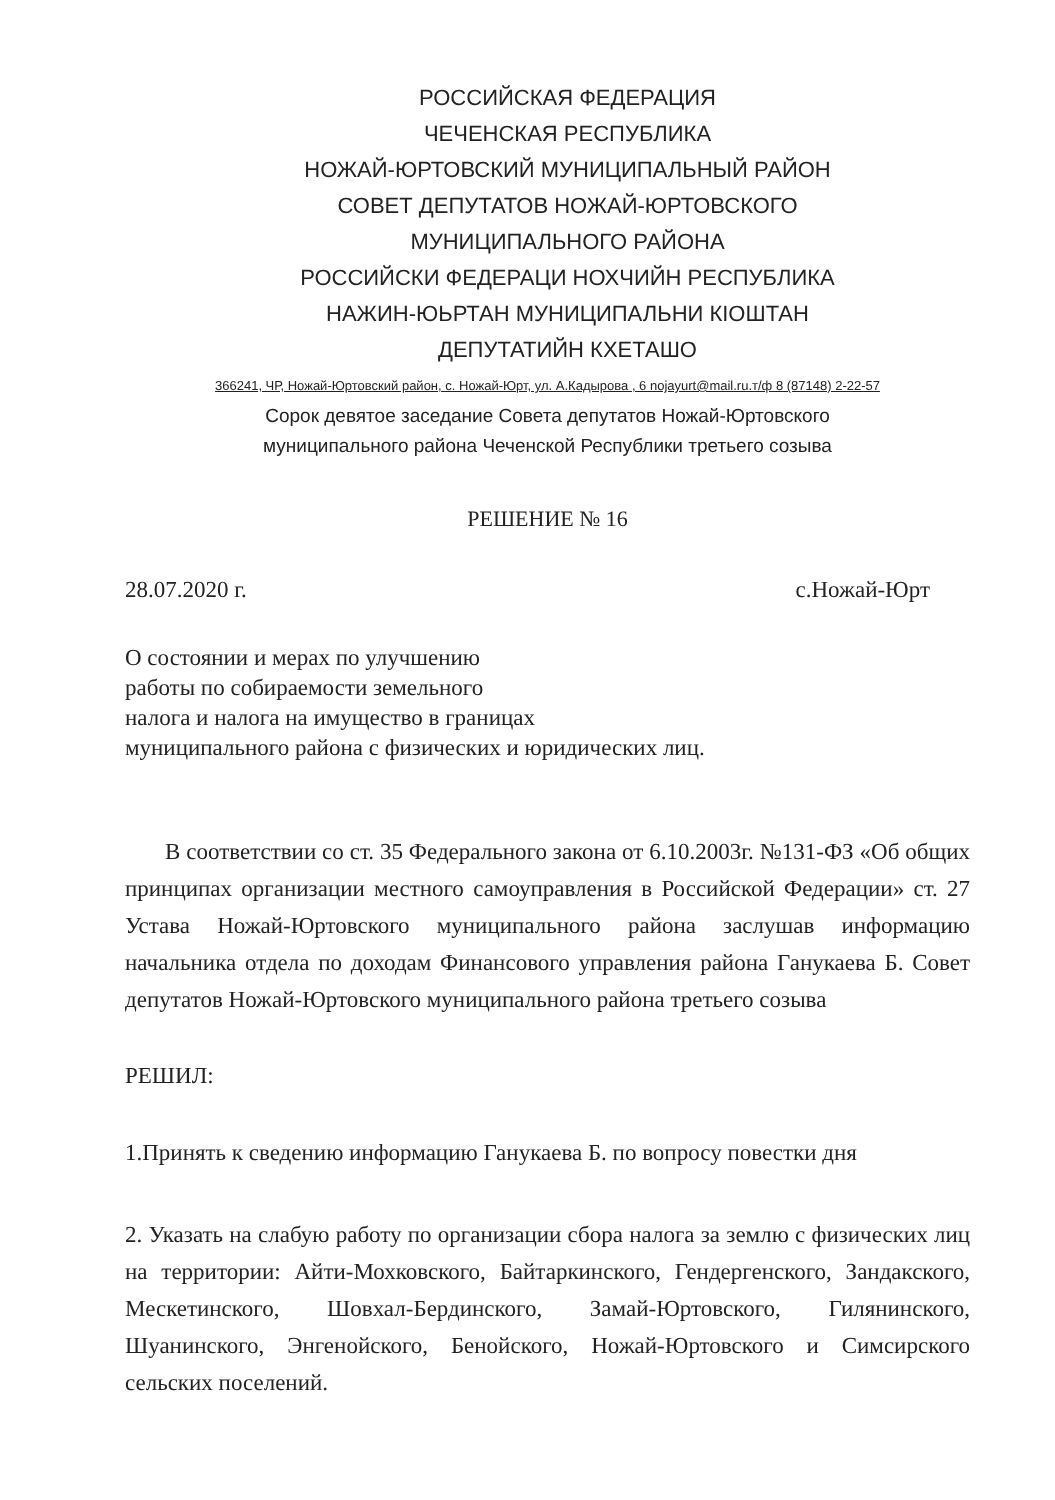РОССИЙСКАЯ ФЕДЕРАЦИЯ
ЧЕЧЕНСКАЯ РЕСПУБЛИКА
НОЖАЙ-ЮРТОВСКИЙ МУНИЦИПАЛЬНЫЙ РАЙОН
СОВЕТ ДЕПУТАТОВ НОЖАЙ-ЮРТОВСКОГО
МУНИЦИПАЛЬНОГО РАЙОНА
РОССИЙСКИ ФЕДЕРАЦИ НОХЧИЙН РЕСПУБЛИКА
НАЖИН-ЮЬРТАН МУНИЦИПАЛЬНИ КIОШТАН
ДЕПУТАТИЙН КХЕТАШО
366241, ЧР, Ножай-Юртовский район, с. Ножай-Юрт, ул. А.Кадырова , 6 nojayurt@mail.ru.т/ф 8 (87148) 2-22-57
Сорок девятое заседание Совета депутатов Ножай-Юртовского
муниципального района Чеченской Республики третьего созыва
РЕШЕНИЕ № 16
28.07.2020 г. с.Ножай-Юрт
О состоянии и мерах по улучшению
работы по собираемости земельного
налога и налога на имущество в границах
муниципального района с физических и юридических лиц.
В соответствии со ст. 35 Федерального закона от 6.10.2003г. №131-ФЗ «Об общих принципах организации местного самоуправления в Российской Федерации» ст. 27 Устава Ножай-Юртовского муниципального района заслушав информацию начальника отдела по доходам Финансового управления района Ганукаева Б. Совет депутатов Ножай-Юртовского муниципального района третьего созыва
РЕШИЛ:
1.Принять к сведению информацию Ганукаева Б. по вопросу повестки дня
2. Указать на слабую работу по организации сбора налога за землю с физических лиц на территории: Айти-Мохковского, Байтаркинского, Гендергенского, Зандакского, Мескетинского, Шовхал-Бердинского, Замай-Юртовского, Гилянинского, Шуанинского, Энгенойского, Бенойского, Ножай-Юртовского и Симсирского сельских поселений.